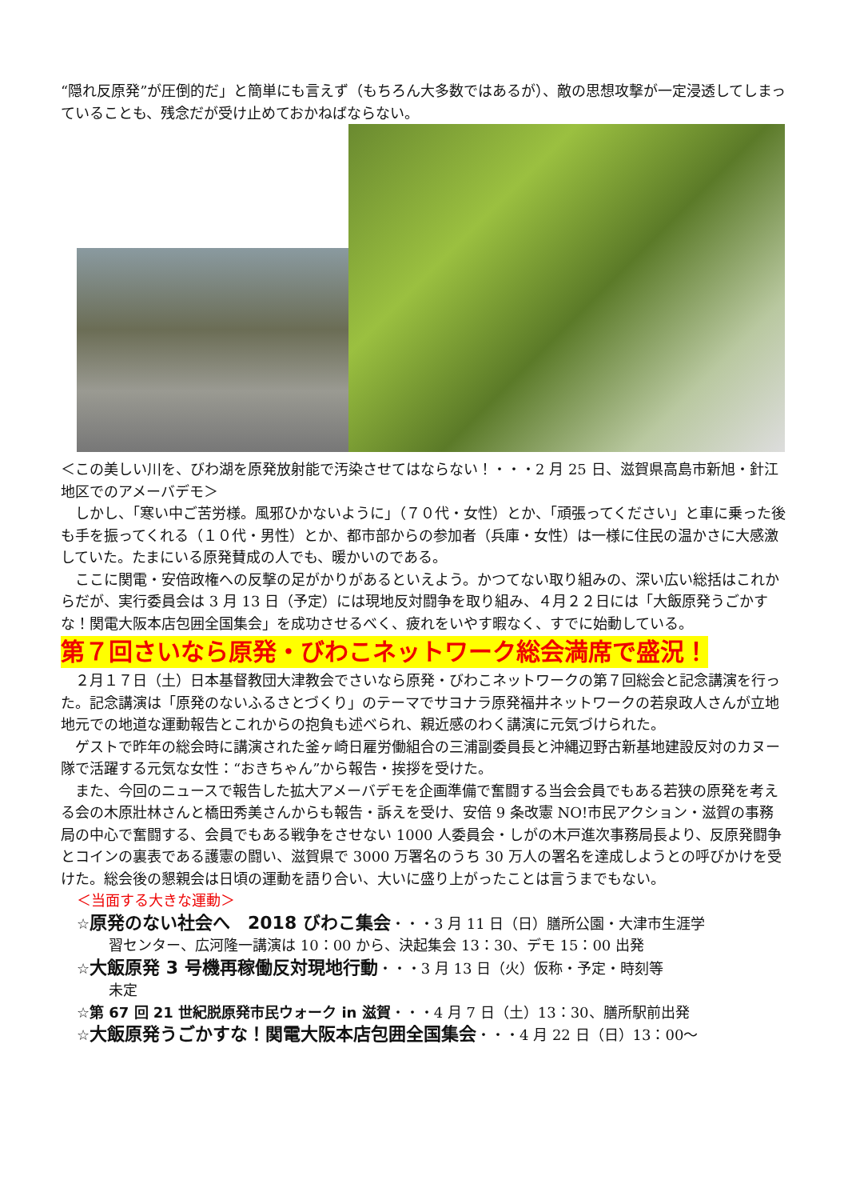“隠れ反原発”が圧倒的だ」と簡単にも言えず（もちろん大多数ではあるが）、敵の思想攻撃が一定浸透してしまっていることも、残念だが受け止めておかねばならない。
＜この美しい川を、びわ湖を原発放射能で汚染させてはならない！・・・2 月 25 日、滋賀県高島市新旭・針江地区でのアメーバデモ＞
　しかし、「寒い中ご苦労様。風邪ひかないように」（７０代・女性）とか、「頑張ってください」と車に乗った後も手を振ってくれる（１０代・男性）とか、都市部からの参加者（兵庫・女性）は一様に住民の温かさに大感激していた。たまにいる原発賛成の人でも、暖かいのである。
　ここに関電・安倍政権への反撃の足がかりがあるといえよう。かつてない取り組みの、深い広い総括はこれからだが、実行委員会は 3 月 13 日（予定）には現地反対闘争を取り組み、４月２２日には「大飯原発うごかすな！関電大阪本店包囲全国集会」を成功させるべく、疲れをいやす暇なく、すでに始動している。
第７回さいなら原発・びわこネットワーク総会満席で盛況！
　２月１７日（土）日本基督教団大津教会でさいなら原発・びわこネットワークの第７回総会と記念講演を行った。記念講演は「原発のないふるさとづくり」のテーマでサヨナラ原発福井ネットワークの若泉政人さんが立地地元での地道な運動報告とこれからの抱負も述べられ、親近感のわく講演に元気づけられた。
　ゲストで昨年の総会時に講演された釜ヶ崎日雇労働組合の三浦副委員長と沖縄辺野古新基地建設反対のカヌー隊で活躍する元気な女性：“おきちゃん”から報告・挨拶を受けた。
　また、今回のニュースで報告した拡大アメーバデモを企画準備で奮闘する当会会員でもある若狭の原発を考える会の木原壯林さんと橋田秀美さんからも報告・訴えを受け、安倍 9 条改憲 NO!市民アクション・滋賀の事務局の中心で奮闘する、会員でもある戦争をさせない 1000 人委員会・しがの木戸進次事務局長より、反原発闘争とコインの裏表である護憲の闘い、滋賀県で 3000 万署名のうち 30 万人の署名を達成しようとの呼びかけを受けた。総会後の懇親会は日頃の運動を語り合い、大いに盛り上がったことは言うまでもない。
＜当面する大きな運動＞
☆原発のない社会へ　2018 びわこ集会・・・3 月 11 日（日）膳所公園・大津市生涯学
習センター、広河隆一講演は 10：00 から、決起集会 13：30、デモ 15：00 出発
☆大飯原発 3 号機再稼働反対現地行動・・・3 月 13 日（火）仮称・予定・時刻等
未定
☆第 67 回 21 世紀脱原発市民ウォーク in 滋賀・・・4 月 7 日（土）13：30、膳所駅前出発
☆大飯原発うごかすな！関電大阪本店包囲全国集会・・・4 月 22 日（日）13：00～